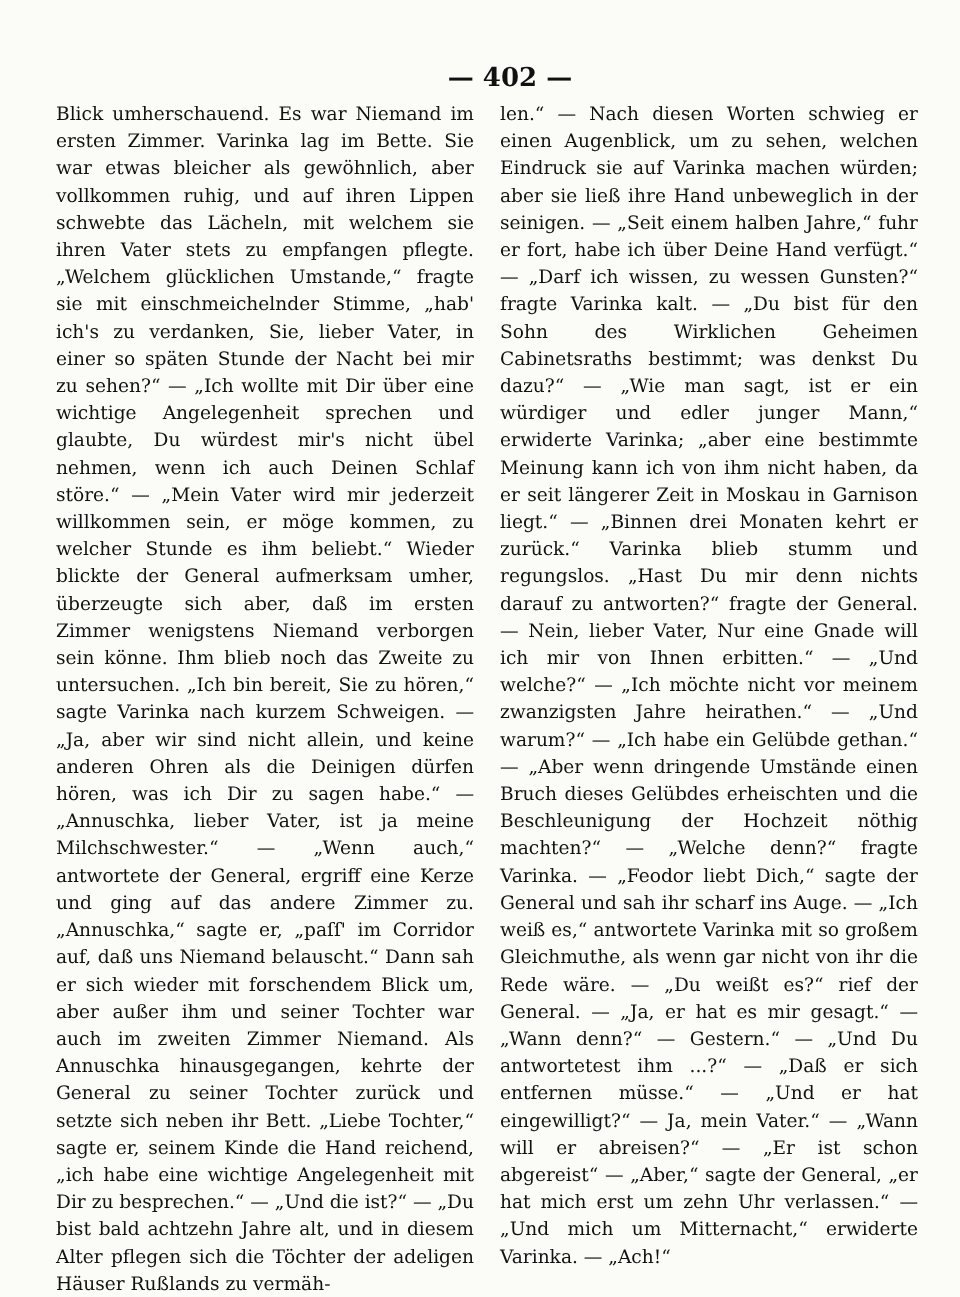— 402 —
Blick umherschauend. Es war Niemand im ersten Zimmer. Varinka lag im Bette. Sie war etwas bleicher als gewöhnlich, aber vollkommen ruhig, und auf ihren Lippen schwebte das Lächeln, mit welchem sie ihren Vater stets zu empfangen pflegte. „Welchem glücklichen Umstande,“ fragte sie mit einschmeichelnder Stimme, „hab' ich's zu verdanken, Sie, lieber Vater, in einer so späten Stunde der Nacht bei mir zu sehen?“ — „Ich wollte mit Dir über eine wichtige Angelegenheit sprechen und glaubte, Du würdest mir's nicht übel nehmen, wenn ich auch Deinen Schlaf störe.“ — „Mein Vater wird mir jederzeit willkommen sein, er möge kommen, zu welcher Stunde es ihm beliebt.“ Wieder blickte der General aufmerksam umher, überzeugte sich aber, daß im ersten Zimmer wenigstens Niemand verborgen sein könne. Ihm blieb noch das Zweite zu untersuchen. „Ich bin bereit, Sie zu hören,“ sagte Varinka nach kurzem Schweigen. — „Ja, aber wir sind nicht allein, und keine anderen Ohren als die Deinigen dürfen hören, was ich Dir zu sagen habe.“ — „Annuschka, lieber Vater, ist ja meine Milchschwester.“ — „Wenn auch,“ antwortete der General, ergriff eine Kerze und ging auf das andere Zimmer zu. „Annuschka,“ sagte er, „paſſ' im Corridor auf, daß uns Niemand belauscht.“ Dann sah er sich wieder mit forschendem Blick um, aber außer ihm und seiner Tochter war auch im zweiten Zimmer Niemand. Als Annuschka hinausgegangen, kehrte der General zu seiner Tochter zurück und setzte sich neben ihr Bett. „Liebe Tochter,“ sagte er, seinem Kinde die Hand reichend, „ich habe eine wichtige Angelegenheit mit Dir zu besprechen.“ — „Und die ist?“ — „Du bist bald achtzehn Jahre alt, und in diesem Alter pflegen sich die Töchter der adeligen Häuser Rußlands zu vermäh-
len.“ — Nach diesen Worten schwieg er einen Augenblick, um zu sehen, welchen Eindruck sie auf Varinka machen würden; aber sie ließ ihre Hand unbeweglich in der seinigen. — „Seit einem halben Jahre,“ fuhr er fort, habe ich über Deine Hand verfügt.“ — „Darf ich wissen, zu wessen Gunsten?“ fragte Varinka kalt. — „Du bist für den Sohn des Wirklichen Geheimen Cabinetsraths bestimmt; was denkst Du dazu?“ — „Wie man sagt, ist er ein würdiger und edler junger Mann,“ erwiderte Varinka; „aber eine bestimmte Meinung kann ich von ihm nicht haben, da er seit längerer Zeit in Moskau in Garnison liegt.“ — „Binnen drei Monaten kehrt er zurück.“ Varinka blieb stumm und regungslos. „Hast Du mir denn nichts darauf zu antworten?“ fragte der General. — Nein, lieber Vater, Nur eine Gnade will ich mir von Ihnen erbitten.“ — „Und welche?“ — „Ich möchte nicht vor meinem zwanzigsten Jahre heirathen.“ — „Und warum?“ — „Ich habe ein Gelübde gethan.“ — „Aber wenn dringende Umstände einen Bruch dieses Gelübdes erheischten und die Beschleunigung der Hochzeit nöthig machten?“ — „Welche denn?“ fragte Varinka. — „Feodor liebt Dich,“ sagte der General und sah ihr scharf ins Auge. — „Ich weiß es,“ antwortete Varinka mit so großem Gleichmuthe, als wenn gar nicht von ihr die Rede wäre. — „Du weißt es?“ rief der General. — „Ja, er hat es mir gesagt.“ — „Wann denn?“ — Gestern.“ — „Und Du antwortetest ihm ...?“ — „Daß er sich entfernen müsse.“ — „Und er hat eingewilligt?“ — Ja, mein Vater.“ — „Wann will er abreisen?“ — „Er ist schon abgereist“ — „Aber,“ sagte der General, „er hat mich erst um zehn Uhr verlassen.“ — „Und mich um Mitternacht,“ erwiderte Varinka. — „Ach!“